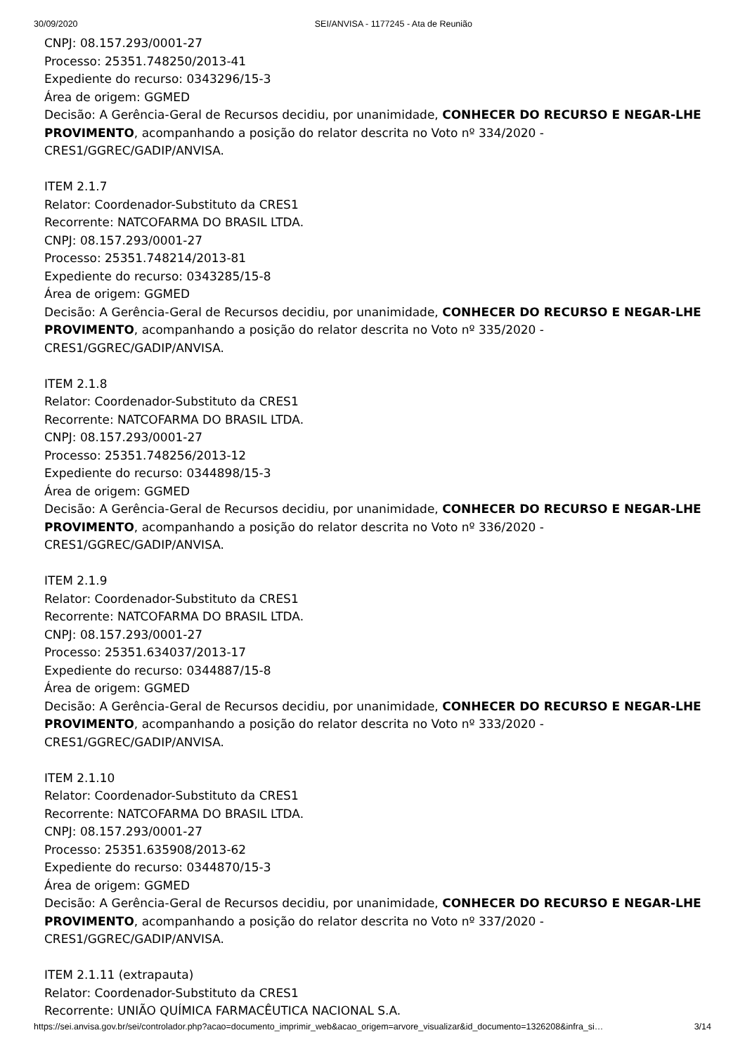30/09/2020 SEI/ANVISA - 1177245 - Ata de Reunião
CNPJ: 08.157.293/0001-27
Processo: 25351.748250/2013-41
Expediente do recurso: 0343296/15-3
Área de origem: GGMED
Decisão: A Gerência-Geral de Recursos decidiu, por unanimidade, CONHECER DO RECURSO E NEGAR-LHE PROVIMENTO, acompanhando a posição do relator descrita no Voto nº 334/2020 - CRES1/GGREC/GADIP/ANVISA.
ITEM 2.1.7
Relator: Coordenador-Substituto da CRES1
Recorrente: NATCOFARMA DO BRASIL LTDA.
CNPJ: 08.157.293/0001-27
Processo: 25351.748214/2013-81
Expediente do recurso: 0343285/15-8
Área de origem: GGMED
Decisão: A Gerência-Geral de Recursos decidiu, por unanimidade, CONHECER DO RECURSO E NEGAR-LHE PROVIMENTO, acompanhando a posição do relator descrita no Voto nº 335/2020 - CRES1/GGREC/GADIP/ANVISA.
ITEM 2.1.8
Relator: Coordenador-Substituto da CRES1
Recorrente: NATCOFARMA DO BRASIL LTDA.
CNPJ: 08.157.293/0001-27
Processo: 25351.748256/2013-12
Expediente do recurso: 0344898/15-3
Área de origem: GGMED
Decisão: A Gerência-Geral de Recursos decidiu, por unanimidade, CONHECER DO RECURSO E NEGAR-LHE PROVIMENTO, acompanhando a posição do relator descrita no Voto nº 336/2020 - CRES1/GGREC/GADIP/ANVISA.
ITEM 2.1.9
Relator: Coordenador-Substituto da CRES1
Recorrente: NATCOFARMA DO BRASIL LTDA.
CNPJ: 08.157.293/0001-27
Processo: 25351.634037/2013-17
Expediente do recurso: 0344887/15-8
Área de origem: GGMED
Decisão: A Gerência-Geral de Recursos decidiu, por unanimidade, CONHECER DO RECURSO E NEGAR-LHE PROVIMENTO, acompanhando a posição do relator descrita no Voto nº 333/2020 - CRES1/GGREC/GADIP/ANVISA.
ITEM 2.1.10
Relator: Coordenador-Substituto da CRES1
Recorrente: NATCOFARMA DO BRASIL LTDA.
CNPJ: 08.157.293/0001-27
Processo: 25351.635908/2013-62
Expediente do recurso: 0344870/15-3
Área de origem: GGMED
Decisão: A Gerência-Geral de Recursos decidiu, por unanimidade, CONHECER DO RECURSO E NEGAR-LHE PROVIMENTO, acompanhando a posição do relator descrita no Voto nº 337/2020 - CRES1/GGREC/GADIP/ANVISA.
ITEM 2.1.11 (extrapauta)
Relator: Coordenador-Substituto da CRES1
Recorrente: UNIÃO QUÍMICA FARMACÊUTICA NACIONAL S.A.
https://sei.anvisa.gov.br/sei/controlador.php?acao=documento_imprimir_web&acao_origem=arvore_visualizar&id_documento=1326208&infra_si… 3/14